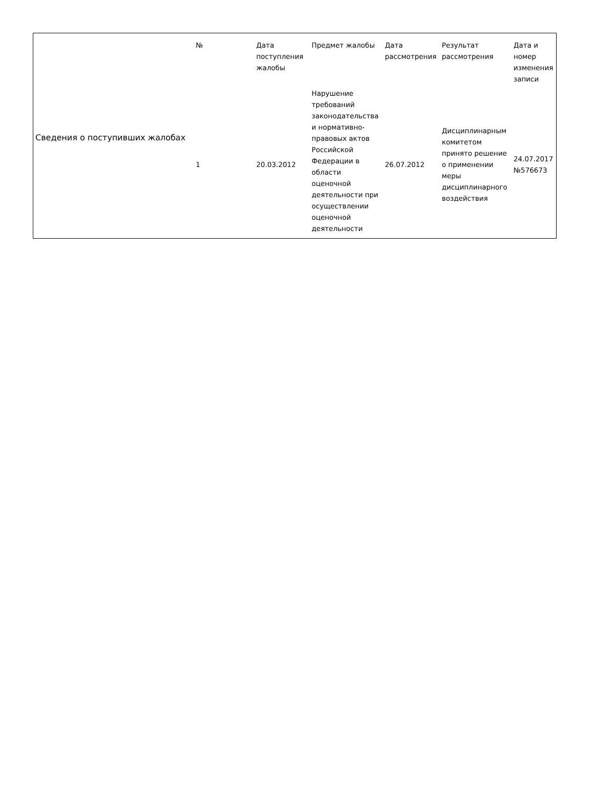| Сведения о поступивших жалобах | № | Дата поступления жалобы | Предмет жалобы | Дата рассмотрения | Результат рассмотрения | Дата и номер изменения записи |
| | 1 | 20.03.2012 | Нарушение требований законодательства и нормативно-правовых актов Российской Федерации в области оценочной деятельности при осуществлении оценочной деятельности | 26.07.2012 | Дисциплинарным комитетом принято решение о применении меры дисциплинарного воздействия | 24.07.2017 №576673 |